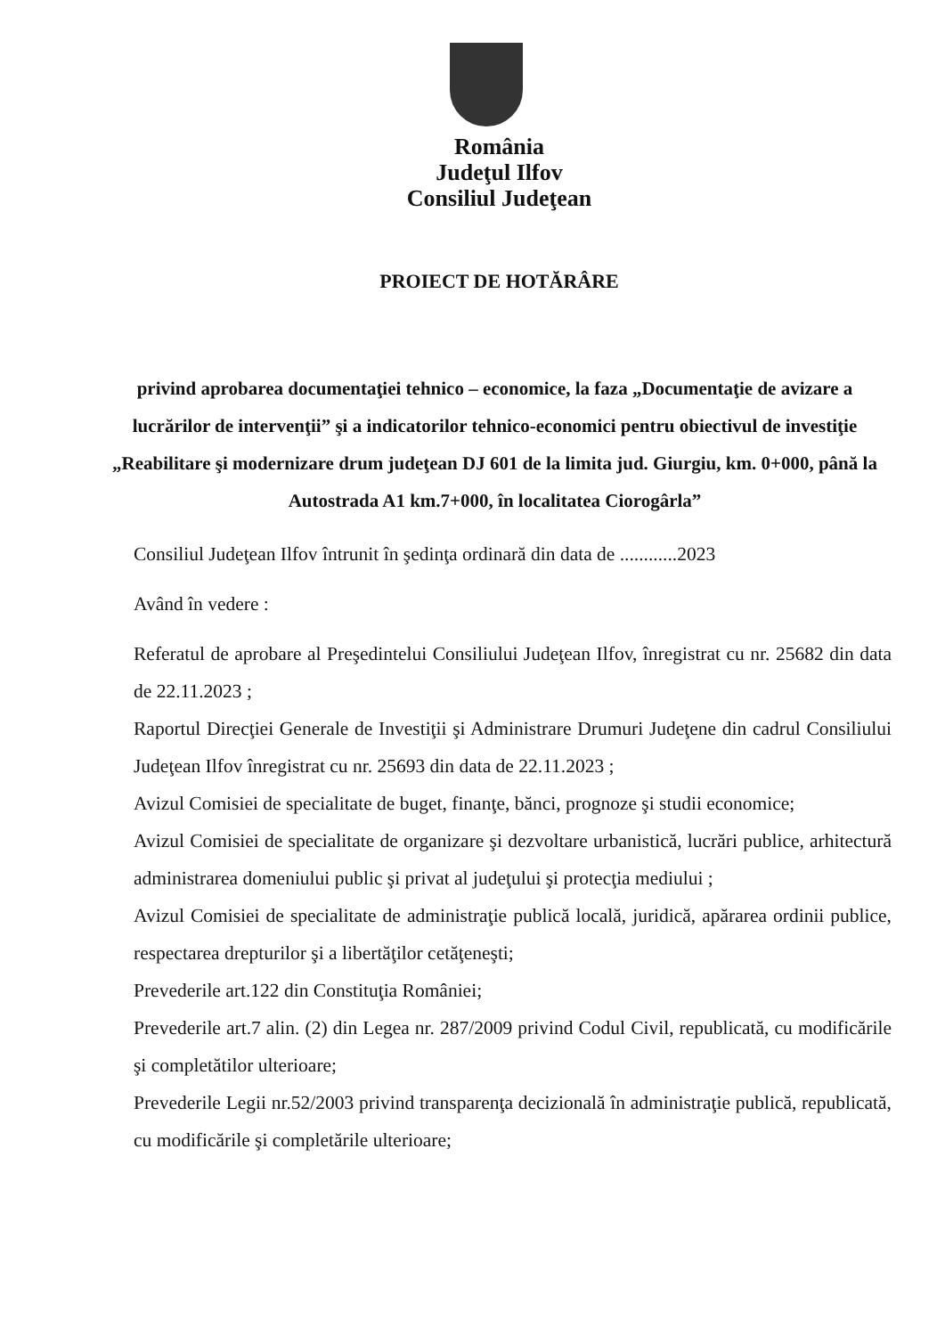România
Judeţul Ilfov
Consiliul Judeţean
PROIECT DE HOTĂRÂRE
privind aprobarea documentaţiei tehnico – economice, la faza „Documentaţie de avizare a lucrărilor de intervenţii” şi a indicatorilor tehnico-economici pentru obiectivul de investiţie „Reabilitare şi modernizare drum judeţean DJ 601 de la limita jud. Giurgiu, km. 0+000, până la Autostrada A1 km.7+000, în localitatea Ciorogârla”
Consiliul Judeţean Ilfov întrunit în şedinţa ordinară din data de ............2023
Având în vedere :
Referatul de aprobare al Preşedintelui Consiliului Judeţean Ilfov, înregistrat cu nr. 25682 din data de 22.11.2023 ;
Raportul Direcţiei Generale de Investiţii şi Administrare Drumuri Judeţene din cadrul Consiliului Judeţean Ilfov înregistrat cu nr. 25693 din data de 22.11.2023 ;
Avizul Comisiei de specialitate de buget, finanţe, bănci, prognoze şi studii economice;
Avizul Comisiei de specialitate de organizare şi dezvoltare urbanistică, lucrări publice, arhitectură administrarea domeniului public şi privat al judeţului şi protecţia mediului ;
Avizul Comisiei de specialitate de administraţie publică locală, juridică, apărarea ordinii publice, respectarea drepturilor şi a libertăţilor cetăţeneşti;
Prevederile art.122 din Constituţia României;
Prevederile art.7 alin. (2) din Legea nr. 287/2009 privind Codul Civil, republicată, cu modificările şi completătilor ulterioare;
Prevederile Legii nr.52/2003 privind transparenţa decizională în administraţie publică, republicată, cu modificările şi completările ulterioare;